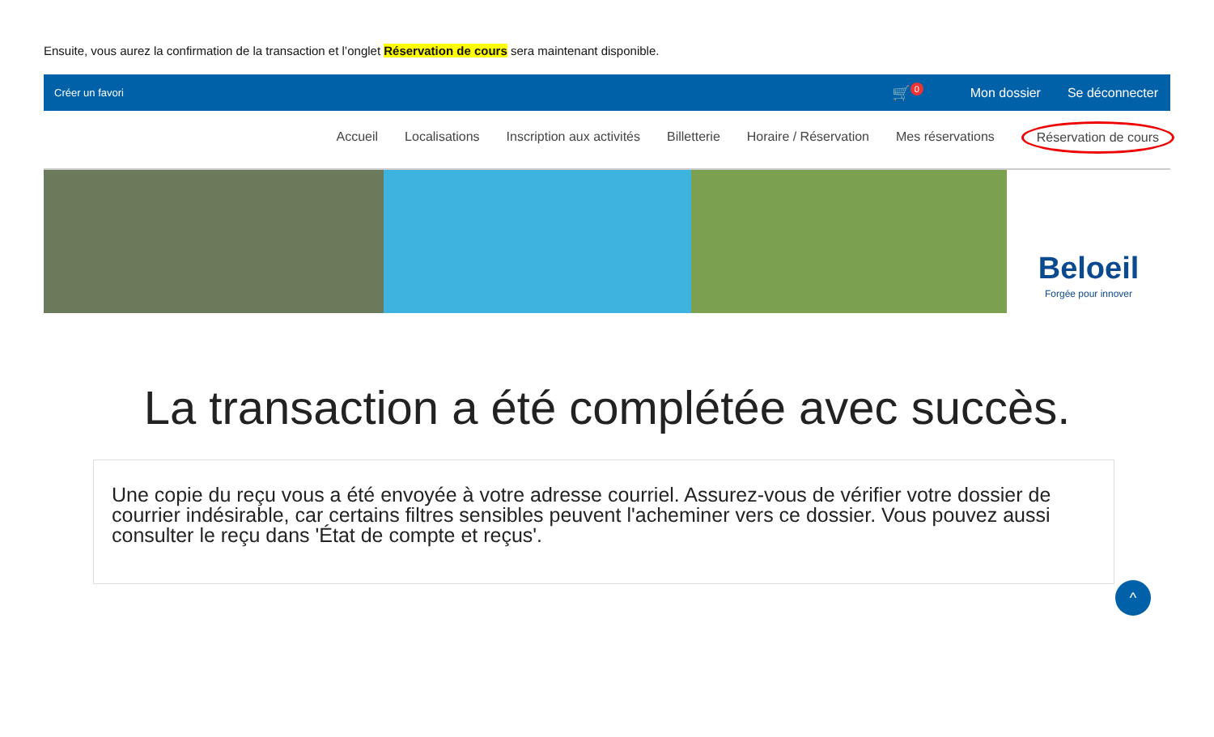Ensuite, vous aurez la confirmation de la transaction et l’onglet Réservation de cours sera maintenant disponible.
Créer un favori 🛒<sup>0</sup> Mon dossier Se déconnecter
Accueil Localisations Inscription aux activités Billetterie Horaire / Réservation Mes réservations Réservation de cours
Beloeil
Forgée pour innover
La transaction a été complétée avec succès.
Une copie du reçu vous a été envoyée à votre adresse courriel. Assurez-vous de vérifier votre dossier de courrier indésirable, car certains filtres sensibles peuvent l'acheminer vers ce dossier. Vous pouvez aussi consulter le reçu dans 'État de compte et reçus'.
^